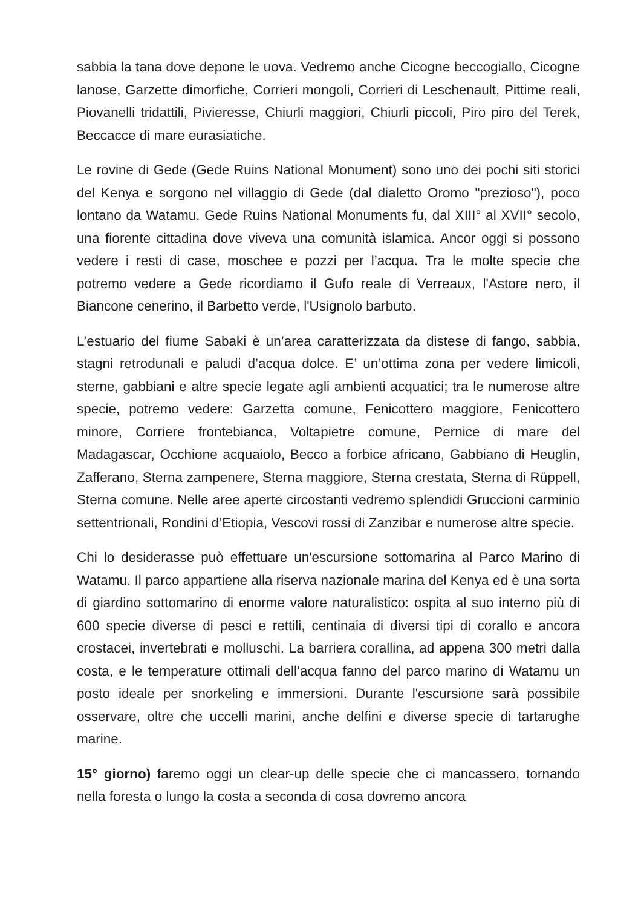sabbia la tana dove depone le uova. Vedremo anche Cicogne beccogiallo, Cicogne lanose, Garzette dimorfiche, Corrieri mongoli, Corrieri di Leschenault, Pittime reali, Piovanelli tridattili, Pivieresse, Chiurli maggiori, Chiurli piccoli, Piro piro del Terek, Beccacce di mare eurasiatiche.
Le rovine di Gede (Gede Ruins National Monument) sono uno dei pochi siti storici del Kenya e sorgono nel villaggio di Gede (dal dialetto Oromo "prezioso"), poco lontano da Watamu. Gede Ruins National Monuments fu, dal XIII° al XVII° secolo, una fiorente cittadina dove viveva una comunità islamica. Ancor oggi si possono vedere i resti di case, moschee e pozzi per l’acqua. Tra le molte specie che potremo vedere a Gede ricordiamo il Gufo reale di Verreaux, l'Astore nero, il Biancone cenerino, il Barbetto verde, l'Usignolo barbuto.
L’estuario del fiume Sabaki è un’area caratterizzata da distese di fango, sabbia, stagni retrodunali e paludi d’acqua dolce. E’ un’ottima zona per vedere limicoli, sterne, gabbiani e altre specie legate agli ambienti acquatici; tra le numerose altre specie, potremo vedere: Garzetta comune, Fenicottero maggiore, Fenicottero minore, Corriere frontebianca, Voltapietre comune, Pernice di mare del Madagascar, Occhione acquaiolo, Becco a forbice africano, Gabbiano di Heuglin, Zafferano, Sterna zampenere, Sterna maggiore, Sterna crestata, Sterna di Rüppell, Sterna comune. Nelle aree aperte circostanti vedremo splendidi Gruccioni carminio settentrionali, Rondini d’Etiopia, Vescovi rossi di Zanzibar e numerose altre specie.
Chi lo desiderasse può effettuare un'escursione sottomarina al Parco Marino di Watamu. Il parco appartiene alla riserva nazionale marina del Kenya ed è una sorta di giardino sottomarino di enorme valore naturalistico: ospita al suo interno più di 600 specie diverse di pesci e rettili, centinaia di diversi tipi di corallo e ancora crostacei, invertebrati e molluschi. La barriera corallina, ad appena 300 metri dalla costa, e le temperature ottimali dell’acqua fanno del parco marino di Watamu un posto ideale per snorkeling e immersioni. Durante l'escursione sarà possibile osservare, oltre che uccelli marini, anche delfini e diverse specie di tartarughe marine.
15° giorno) faremo oggi un clear-up delle specie che ci mancassero, tornando nella foresta o lungo la costa a seconda di cosa dovremo ancora